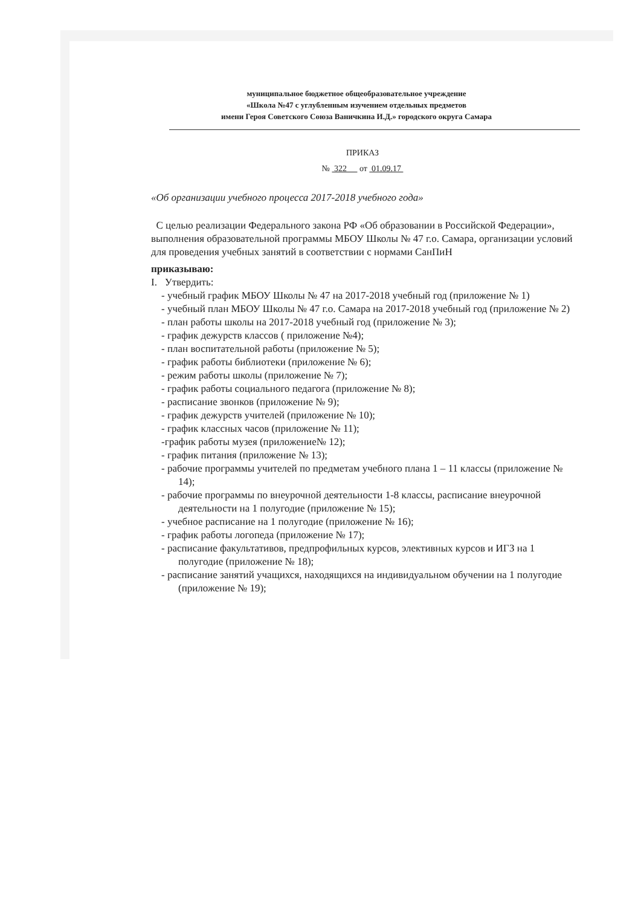муниципальное бюджетное общеобразовательное учреждение
«Школа №47 с углубленным изучением отдельных предметов
имени Героя Советского Союза Ваничкина И.Д.» городского округа Самара
ПРИКАЗ
№ 322 от 01.09.17
«Об организации учебного процесса 2017-2018 учебного года»
С целью реализации Федерального закона РФ «Об образовании в Российской Федерации», выполнения образовательной программы МБОУ Школы № 47 г.о. Самара, организации условий для проведения учебных занятий в соответствии с нормами СанПиН
приказываю:
I. Утвердить:
- учебный график МБОУ Школы № 47 на 2017-2018 учебный год (приложение № 1)
- учебный план МБОУ Школы № 47 г.о. Самара на 2017-2018 учебный год (приложение № 2)
- план работы школы на 2017-2018 учебный год (приложение № 3);
- график дежурств классов ( приложение №4);
- план воспитательной работы (приложение № 5);
- график работы библиотеки (приложение № 6);
- режим работы школы (приложение № 7);
- график работы социального педагога (приложение № 8);
- расписание звонков (приложение № 9);
- график дежурств учителей (приложение № 10);
- график классных часов (приложение № 11);
-график работы музея (приложение№ 12);
- график питания (приложение № 13);
- рабочие программы учителей по предметам учебного плана 1 – 11 классы (приложение № 14);
- рабочие программы по внеурочной деятельности 1-8 классы, расписание внеурочной деятельности на 1 полугодие (приложение № 15);
- учебное расписание на 1 полугодие (приложение № 16);
- график работы логопеда (приложение № 17);
- расписание факультативов, предпрофильных курсов, элективных курсов и ИГЗ на 1 полугодие (приложение № 18);
- расписание занятий учащихся, находящихся на индивидуальном обучении на 1 полугодие (приложение № 19);